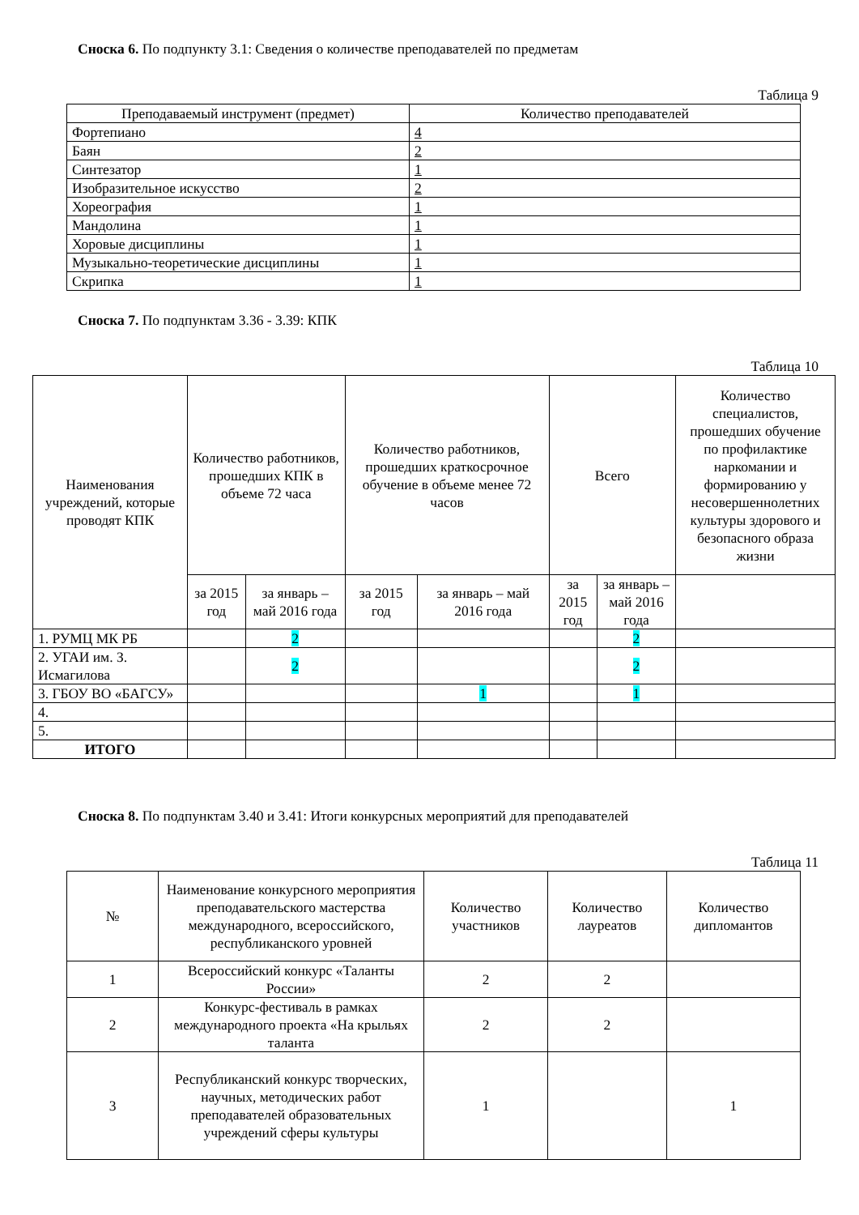Сноска 6. По подпункту 3.1: Сведения о количестве преподавателей по предметам
Таблица 9
| Преподаваемый инструмент (предмет) | Количество преподавателей |
| --- | --- |
| Фортепиано | 4 |
| Баян | 2 |
| Синтезатор | 1 |
| Изобразительное искусство | 2 |
| Хореография | 1 |
| Мандолина | 1 |
| Хоровые дисциплины | 1 |
| Музыкально-теоретические дисциплины | 1 |
| Скрипка | 1 |
Сноска 7. По подпунктам 3.36 - 3.39: КПК
Таблица 10
| Наименования учреждений, которые проводят КПК | Количество работников, прошедших КПК в объеме 72 часа | | Количество работников, прошедших краткосрочное обучение в объеме менее 72 часов | | Всего | | Количество специалистов, прошедших обучение по профилактике наркомании и формированию у несовершеннолетних культуры здорового и безопасного образа жизни |
| --- | --- | --- | --- | --- | --- | --- | --- |
| | за 2015 год | за январь – май 2016 года | за 2015 год | за январь – май 2016 года | за 2015 год | за январь – май 2016 года | |
| 1. РУМЦ МК РБ | | 2 | | | | 2 | |
| 2. УГАИ им. З. Исмагилова | | 2 | | | | 2 | |
| 3. ГБОУ ВО «БАГСУ» | | | | 1 | | 1 | |
| 4. | | | | | | | |
| 5. | | | | | | | |
| ИТОГО | | | | | | | |
Сноска 8. По подпунктам 3.40 и 3.41: Итоги конкурсных мероприятий для преподавателей
Таблица 11
| № | Наименование конкурсного мероприятия преподавательского мастерства международного, всероссийского, республиканского уровней | Количество участников | Количество лауреатов | Количество дипломантов |
| --- | --- | --- | --- | --- |
| 1 | Всероссийский конкурс «Таланты России» | 2 | 2 | |
| 2 | Конкурс-фестиваль в рамках международного проекта «На крыльях таланта | 2 | 2 | |
| 3 | Республиканский конкурс творческих, научных, методических работ преподавателей образовательных учреждений сферы культуры | 1 | | 1 |